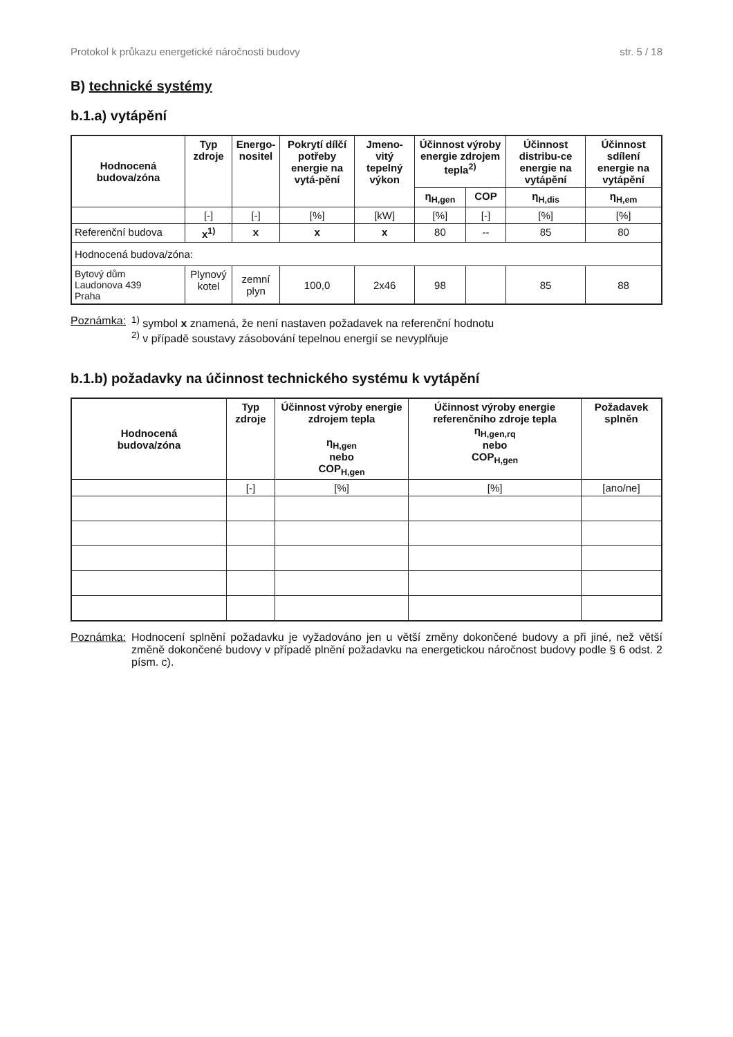Protokol k průkazu energetické náročnosti budovy str. 5 / 18
B) technické systémy
b.1.a) vytápění
| Hodnocená budova/zóna | Typ zdroje | Energo- nositel | Pokrytí dílčí potřeby energie na vytá-pění | Jmeno-vitý tepelný výkon | Účinnost výroby energie zdrojem tepla<sup>2)</sup> | | Účinnost distribu-ce energie na vytápění | Účinnost sdílení energie na vytápění |
| --- | --- | --- | --- | --- | --- | --- | --- | --- |
| | | | | | η<sub>H,gen</sub> | COP | η<sub>H,dis</sub> | η<sub>H,em</sub> |
| | [-] | [-] | [%] | [kW] | [%] | [-] | [%] | [%] |
| Referenční budova | x<sup>1)</sup> | x | x | x | 80 | -- | 85 | 80 |
| Hodnocená budova/zóna: | | | | | | | | |
| Bytový dům Laudonova 439 Praha | Plynový kotel | zemní plyn | 100,0 | 2x46 | 98 | | 85 | 88 |
Poznámka: <sup>1)</sup> symbol x znamená, že není nastaven požadavek na referenční hodnotu
<sup>2)</sup> v případě soustavy zásobování tepelnou energií se nevyplňuje
b.1.b) požadavky na účinnost technického systému k vytápění
| Hodnocená budova/zóna | Typ zdroje | Účinnost výroby energie zdrojem tepla η<sub>H,gen</sub> nebo COP<sub>H,gen</sub> | Účinnost výroby energie referenčního zdroje tepla η<sub>H,gen,rq</sub> nebo COP<sub>H,gen</sub> | Požadavek splněn |
| --- | --- | --- | --- | --- |
| | [-] | [%] | [%] | [ano/ne] |
Poznámka: Hodnocení splnění požadavku je vyžadováno jen u větší změny dokončené budovy a při jiné, než větší změně dokončené budovy v případě plnění požadavku na energetickou náročnost budovy podle § 6 odst. 2 písm. c).